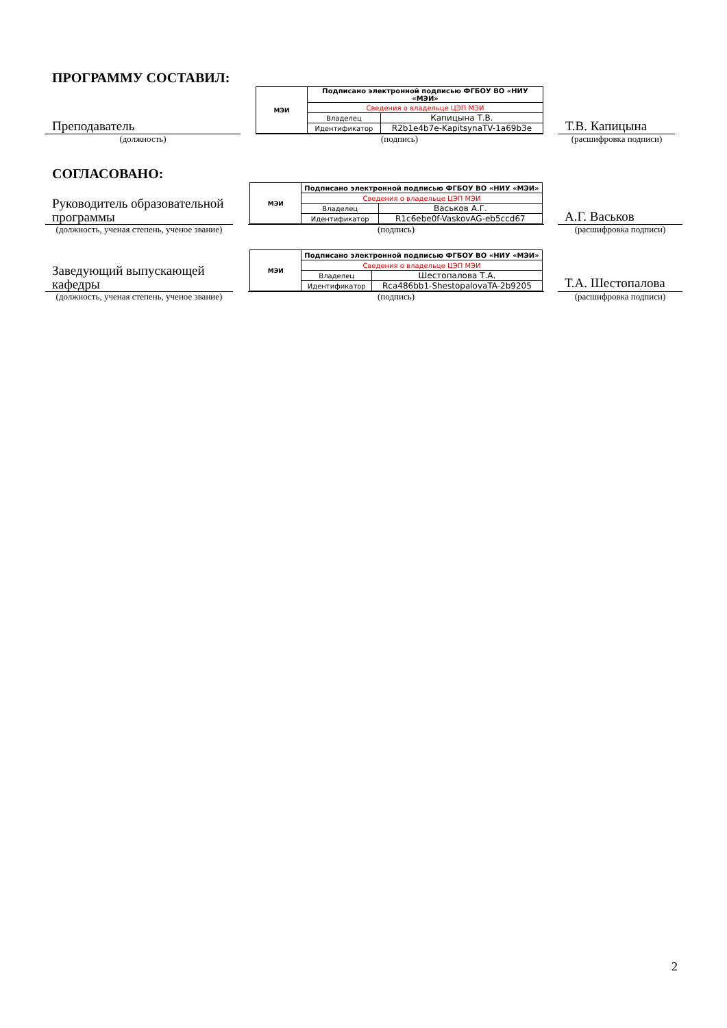ПРОГРАММУ СОСТАВИЛ:
Преподаватель
(должность)
| МЭИ | Подписано электронной подписью ФГБОУ ВО «НИУ «МЭИ» | |
| | Сведения о владельце ЦЭП МЭИ | |
| | Владелец | Капицына Т.В. |
| | Идентификатор | R2b1e4b7e-KapitsynaTV-1a69b3e |
(подпись)
Т.В. Капицына
(расшифровка подписи)
СОГЛАСОВАНО:
Руководитель образовательной программы
(должность, ученая степень, ученое звание)
| МЭИ | Подписано электронной подписью ФГБОУ ВО «НИУ «МЭИ» | |
| | Сведения о владельце ЦЭП МЭИ | |
| | Владелец | Васьков А.Г. |
| | Идентификатор | R1c6ebe0f-VaskovAG-eb5ccd67 |
(подпись)
А.Г. Васьков
(расшифровка подписи)
Заведующий выпускающей кафедры
(должность, ученая степень, ученое звание)
| МЭИ | Подписано электронной подписью ФГБОУ ВО «НИУ «МЭИ» | |
| | Сведения о владельце ЦЭП МЭИ | |
| | Владелец | Шестопалова Т.А. |
| | Идентификатор | Rca486bb1-ShestopalovaTA-2b9205 |
(подпись)
Т.А. Шестопалова
(расшифровка подписи)
2